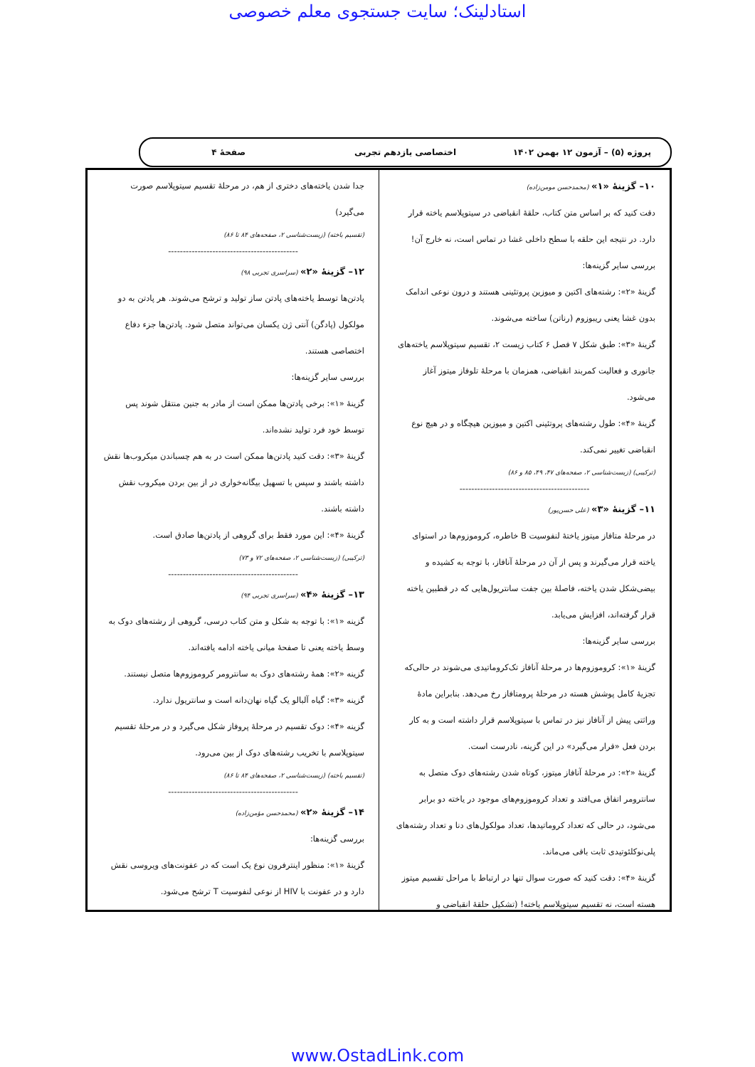استادلینک؛ سایت جستجوی معلم خصوصی
پروژه (۵) – آزمون ۱۲ بهمن ۱۴۰۲ اختصاصی یازدهم تجربی صفحهٔ ۴
۱۰– گزینهٔ «۱» (محمدحسن مومن‌زاده)
دقت کنید که بر اساس متن کتاب، حلقهٔ انقباضی در سیتوپلاسم یاخته قرار دارد. در نتیجه این حلقه با سطح داخلی غشا در تماس است، نه خارج آن!
بررسی سایر گزینه‌ها:
گزینهٔ «۲»: رشته‌های اکتین و میوزین پروتئینی هستند و درون نوعی اندامک بدون غشا یعنی ریبوزوم (رناتن) ساخته می‌شوند.
گزینهٔ «۳»: طبق شکل ۷ فصل ۶ کتاب زیست ۲، تقسیم سیتوپلاسم یاخته‌های جانوری و فعالیت کمربند انقباضی، همزمان با مرحلهٔ تلوفاز میتوز آغاز می‌شود.
گزینهٔ «۴»: طول رشته‌های پروتئینی اکتین و میوزین هیچگاه و در هیچ نوع انقباضی تغییر نمی‌کند.
(ترکیبی) (زیست‌شناسی ۲، صفحه‌های ۴۷، ۴۹، ۸۵ و ۸۶)
--------------------------------------------
۱۱– گزینهٔ «۳» (علی حسن‌پور)
در مرحلهٔ متافاز میتوز یاختهٔ لنفوسیت B خاطره، کروموزوم‌ها در استوای یاخته قرار می‌گیرند و پس از آن در مرحلهٔ آنافاز، با توجه به کشیده و بیضی‌شکل شدن یاخته، فاصلهٔ بین جفت سانتریول‌هایی که در قطبین یاخته قرار گرفته‌اند، افزایش می‌یابد.
بررسی سایر گزینه‌ها:
گزینهٔ «۱»: کروموزوم‌ها در مرحلهٔ آنافاز تک‌کروماتیدی می‌شوند در حالی‌که تجزیهٔ کامل پوشش هسته در مرحلهٔ پرومتافاز رخ می‌دهد. بنابراین مادهٔ وراثتی پیش از آنافاز نیز در تماس با سیتوپلاسم قرار داشته است و به کار بردن فعل «قرار می‌گیرد» در این گزینه، نادرست است.
گزینهٔ «۲»: در مرحلهٔ آنافاز میتوز، کوتاه شدن رشته‌های دوک متصل به سانترومر اتفاق می‌افتد و تعداد کروموزوم‌های موجود در یاخته دو برابر می‌شود، در حالی که تعداد کروماتیدها، تعداد مولکول‌های دنا و تعداد رشته‌های پلی‌نوکلئوتیدی ثابت باقی می‌ماند.
گزینهٔ «۴»: دقت کنید که صورت سوال تنها در ارتباط با مراحل تقسیم میتوز هسته است، نه تقسیم سیتوپلاسم یاخته! (تشکیل حلقهٔ انقباضی و
جدا شدن یاخته‌های دختری از هم، در مرحلهٔ تقسیم سیتوپلاسم صورت می‌گیرد)
(تقسیم یاخته) (زیست‌شناسی ۲، صفحه‌های ۸۴ تا ۸۶)
--------------------------------------------
۱۲– گزینهٔ «۲» (سراسری تجربی ۹۸)
پادتن‌ها توسط یاخته‌های پادتن ساز تولید و ترشح می‌شوند. هر پادتن به دو مولکول (پادگن) آنتی ژن یکسان می‌تواند متصل شود. پادتن‌ها جزء دفاع اختصاصی هستند.
بررسی سایر گزینه‌ها:
گزینهٔ «۱»: برخی پادتن‌ها ممکن است از مادر به جنین منتقل شوند پس توسط خود فرد تولید نشده‌اند.
گزینهٔ «۳»: دقت کنید پادتن‌ها ممکن است در به هم چسباندن میکروب‌ها نقش داشته باشند و سپس با تسهیل بیگانه‌خواری در از بین بردن میکروب نقش داشته باشند.
گزینهٔ «۴»: این مورد فقط برای گروهی از پادتن‌ها صادق است.
(ترکیبی) (زیست‌شناسی ۲، صفحه‌های ۷۲ و ۷۳)
--------------------------------------------
۱۳– گزینهٔ «۴» (سراسری تجربی ۹۴)
گزینه «۱»: با توجه به شکل و متن کتاب درسی، گروهی از رشته‌های دوک به وسط یاخته یعنی تا صفحهٔ میانی یاخته ادامه یافته‌اند.
گزینه «۲»: همهٔ رشته‌های دوک به سانترومر کروموزوم‌ها متصل نیستند.
گزینه «۳»: گیاه آلبالو یک گیاه نهان‌دانه است و سانتریول ندارد.
گزینه «۴»: دوک تقسیم در مرحلهٔ پروفاز شکل می‌گیرد و در مرحلهٔ تقسیم سیتوپلاسم با تخریب رشته‌های دوک از بین می‌رود.
(تقسیم یاخته) (زیست‌شناسی ۲، صفحه‌های ۸۴ تا ۸۶)
--------------------------------------------
۱۴– گزینهٔ «۲» (محمدحسن مؤمن‌زاده)
بررسی گزینه‌ها:
گزینهٔ «۱»: منظور اینترفرون نوع یک است که در عفونت‌های ویروسی نقش دارد و در عفونت با HIV از نوعی لنفوسیت T ترشح می‌شود.
www.OstadLink.com